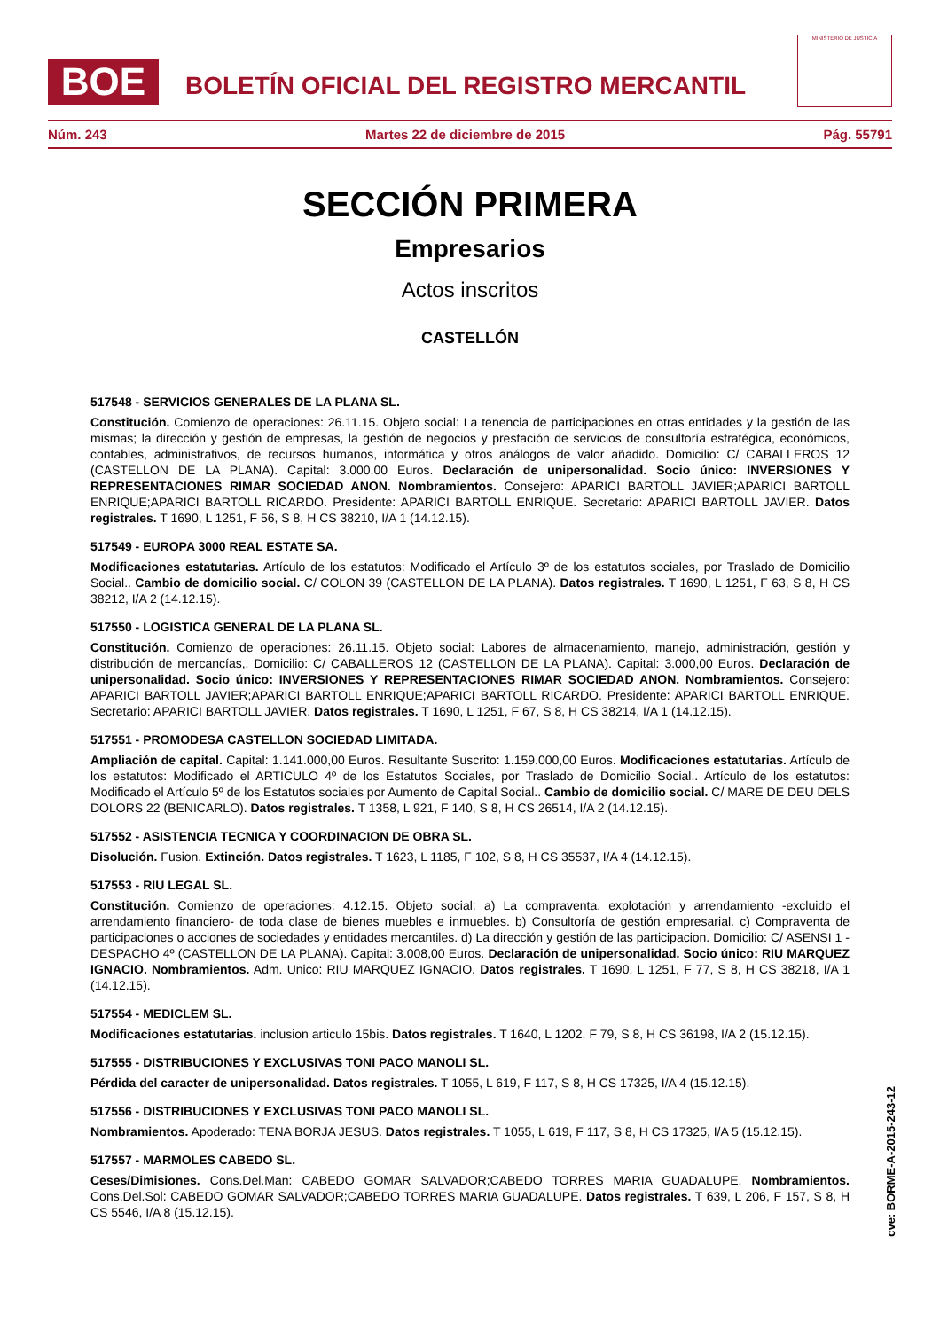BOE
BOLETÍN OFICIAL DEL REGISTRO MERCANTIL
MINISTERIO DE JUSTICIA
Núm. 243 Martes 22 de diciembre de 2015 Pág. 55791
SECCIÓN PRIMERA
Empresarios
Actos inscritos
CASTELLÓN
517548 - SERVICIOS GENERALES DE LA PLANA SL.
Constitución. Comienzo de operaciones: 26.11.15. Objeto social: La tenencia de participaciones en otras entidades y la gestión de las mismas; la dirección y gestión de empresas, la gestión de negocios y prestación de servicios de consultoría estratégica, económicos, contables, administrativos, de recursos humanos, informática y otros análogos de valor añadido. Domicilio: C/ CABALLEROS 12 (CASTELLON DE LA PLANA). Capital: 3.000,00 Euros. Declaración de unipersonalidad. Socio único: INVERSIONES Y REPRESENTACIONES RIMAR SOCIEDAD ANON. Nombramientos. Consejero: APARICI BARTOLL JAVIER;APARICI BARTOLL ENRIQUE;APARICI BARTOLL RICARDO. Presidente: APARICI BARTOLL ENRIQUE. Secretario: APARICI BARTOLL JAVIER. Datos registrales. T 1690, L 1251, F 56, S 8, H CS 38210, I/A 1 (14.12.15).
517549 - EUROPA 3000 REAL ESTATE SA.
Modificaciones estatutarias. Artículo de los estatutos: Modificado el Artículo 3º de los estatutos sociales, por Traslado de Domicilio Social.. Cambio de domicilio social. C/ COLON 39 (CASTELLON DE LA PLANA). Datos registrales. T 1690, L 1251, F 63, S 8, H CS 38212, I/A 2 (14.12.15).
517550 - LOGISTICA GENERAL DE LA PLANA SL.
Constitución. Comienzo de operaciones: 26.11.15. Objeto social: Labores de almacenamiento, manejo, administración, gestión y distribución de mercancías,. Domicilio: C/ CABALLEROS 12 (CASTELLON DE LA PLANA). Capital: 3.000,00 Euros. Declaración de unipersonalidad. Socio único: INVERSIONES Y REPRESENTACIONES RIMAR SOCIEDAD ANON. Nombramientos. Consejero: APARICI BARTOLL JAVIER;APARICI BARTOLL ENRIQUE;APARICI BARTOLL RICARDO. Presidente: APARICI BARTOLL ENRIQUE. Secretario: APARICI BARTOLL JAVIER. Datos registrales. T 1690, L 1251, F 67, S 8, H CS 38214, I/A 1 (14.12.15).
517551 - PROMODESA CASTELLON SOCIEDAD LIMITADA.
Ampliación de capital. Capital: 1.141.000,00 Euros. Resultante Suscrito: 1.159.000,00 Euros. Modificaciones estatutarias. Artículo de los estatutos: Modificado el ARTICULO 4º de los Estatutos Sociales, por Traslado de Domicilio Social.. Artículo de los estatutos: Modificado el Artículo 5º de los Estatutos sociales por Aumento de Capital Social.. Cambio de domicilio social. C/ MARE DE DEU DELS DOLORS 22 (BENICARLO). Datos registrales. T 1358, L 921, F 140, S 8, H CS 26514, I/A 2 (14.12.15).
517552 - ASISTENCIA TECNICA Y COORDINACION DE OBRA SL.
Disolución. Fusion. Extinción. Datos registrales. T 1623, L 1185, F 102, S 8, H CS 35537, I/A 4 (14.12.15).
517553 - RIU LEGAL SL.
Constitución. Comienzo de operaciones: 4.12.15. Objeto social: a) La compraventa, explotación y arrendamiento -excluido el arrendamiento financiero- de toda clase de bienes muebles e inmuebles. b) Consultoría de gestión empresarial. c) Compraventa de participaciones o acciones de sociedades y entidades mercantiles. d) La dirección y gestión de las participacion. Domicilio: C/ ASENSI 1 - DESPACHO 4º (CASTELLON DE LA PLANA). Capital: 3.008,00 Euros. Declaración de unipersonalidad. Socio único: RIU MARQUEZ IGNACIO. Nombramientos. Adm. Unico: RIU MARQUEZ IGNACIO. Datos registrales. T 1690, L 1251, F 77, S 8, H CS 38218, I/A 1 (14.12.15).
517554 - MEDICLEM SL.
Modificaciones estatutarias. inclusion articulo 15bis. Datos registrales. T 1640, L 1202, F 79, S 8, H CS 36198, I/A 2 (15.12.15).
517555 - DISTRIBUCIONES Y EXCLUSIVAS TONI PACO MANOLI SL.
Pérdida del caracter de unipersonalidad. Datos registrales. T 1055, L 619, F 117, S 8, H CS 17325, I/A 4 (15.12.15).
517556 - DISTRIBUCIONES Y EXCLUSIVAS TONI PACO MANOLI SL.
Nombramientos. Apoderado: TENA BORJA JESUS. Datos registrales. T 1055, L 619, F 117, S 8, H CS 17325, I/A 5 (15.12.15).
517557 - MARMOLES CABEDO SL.
Ceses/Dimisiones. Cons.Del.Man: CABEDO GOMAR SALVADOR;CABEDO TORRES MARIA GUADALUPE. Nombramientos. Cons.Del.Sol: CABEDO GOMAR SALVADOR;CABEDO TORRES MARIA GUADALUPE. Datos registrales. T 639, L 206, F 157, S 8, H CS 5546, I/A 8 (15.12.15).
cve: BORME-A-2015-243-12